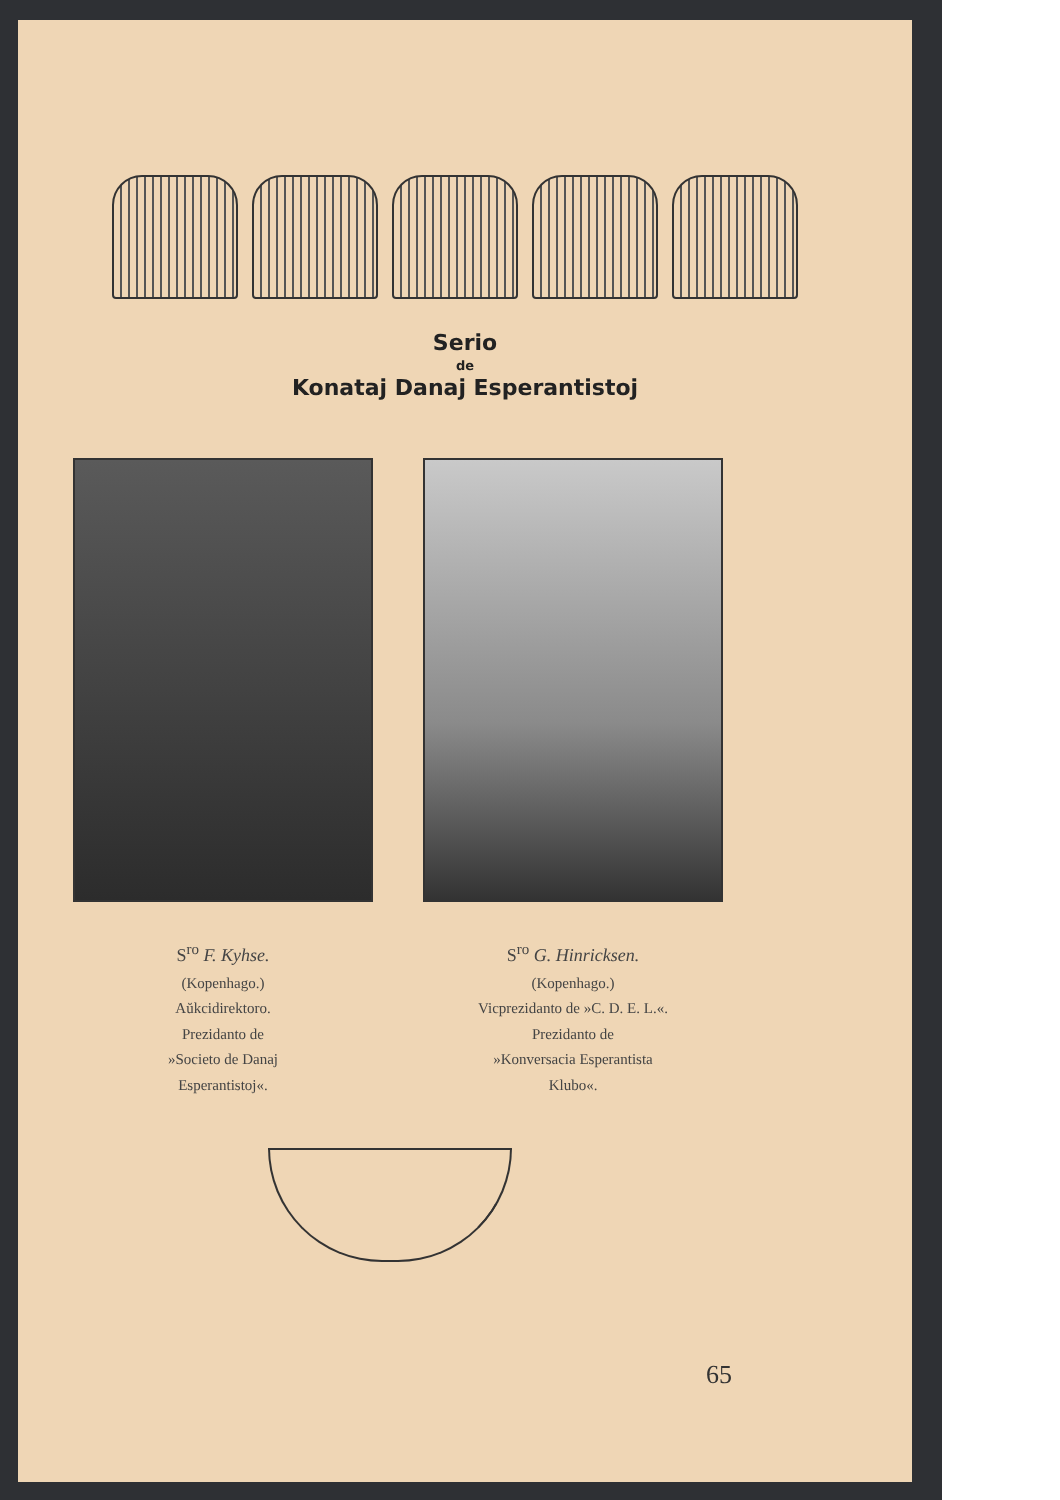Serio
de
Konataj Danaj Esperantistoj
S<sup>ro</sup> F. Kyhse.
(Kopenhago.)
Aŭkcidirektoro.
Prezidanto de
»Societo de Danaj
Esperantistoj«.
S<sup>ro</sup> G. Hinricksen.
(Kopenhago.)
Vicprezidanto de »C. D. E. L.«.
Prezidanto de
»Konversacia Esperantista
Klubo«.
65